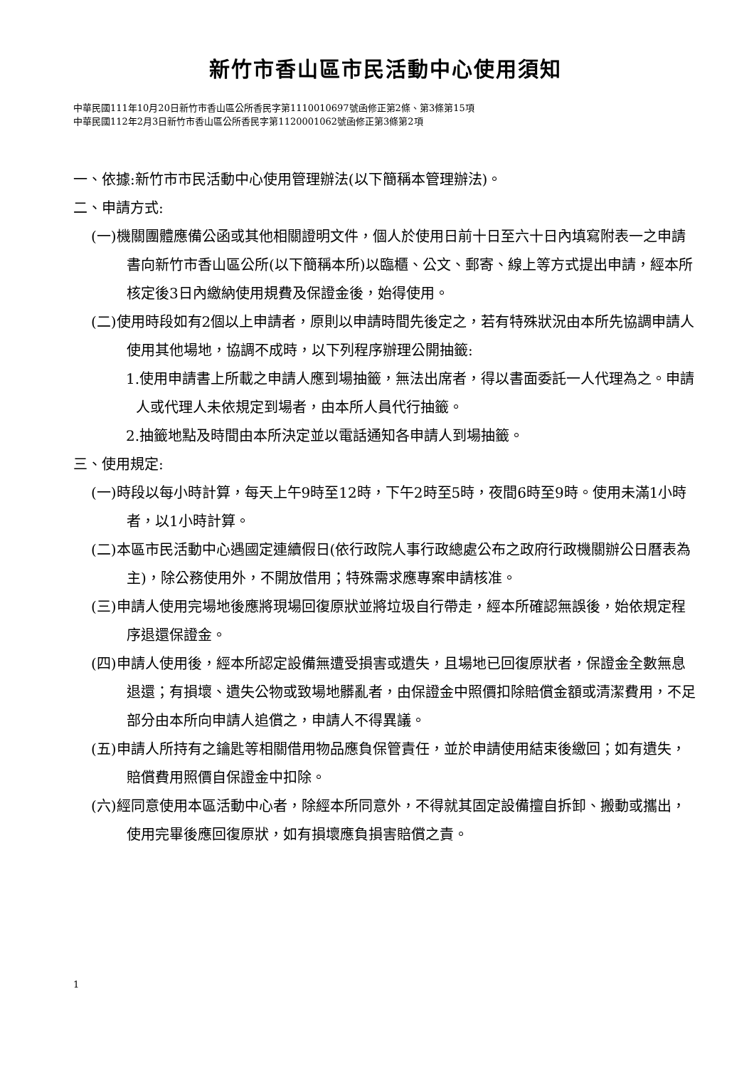新竹市香山區市民活動中心使用須知
中華民國111年10月20日新竹市香山區公所香民字第1110010697號函修正第2條、第3條第15項
中華民國112年2月3日新竹市香山區公所香民字第1120001062號函修正第3條第2項
一、依據:新竹市市民活動中心使用管理辦法(以下簡稱本管理辦法)。
二、申請方式:
(一)機關團體應備公函或其他相關證明文件，個人於使用日前十日至六十日內填寫附表一之申請書向新竹市香山區公所(以下簡稱本所)以臨櫃、公文、郵寄、線上等方式提出申請，經本所核定後3日內繳納使用規費及保證金後，始得使用。
(二)使用時段如有2個以上申請者，原則以申請時間先後定之，若有特殊狀況由本所先協調申請人使用其他場地，協調不成時，以下列程序辦理公開抽籤:
1.使用申請書上所載之申請人應到場抽籤，無法出席者，得以書面委託一人代理為之。申請人或代理人未依規定到場者，由本所人員代行抽籤。
2.抽籤地點及時間由本所決定並以電話通知各申請人到場抽籤。
三、使用規定:
(一)時段以每小時計算，每天上午9時至12時，下午2時至5時，夜間6時至9時。使用未滿1小時者，以1小時計算。
(二)本區市民活動中心遇國定連續假日(依行政院人事行政總處公布之政府行政機關辦公日曆表為主)，除公務使用外，不開放借用；特殊需求應專案申請核准。
(三)申請人使用完場地後應將現場回復原狀並將垃圾自行帶走，經本所確認無誤後，始依規定程序退還保證金。
(四)申請人使用後，經本所認定設備無遭受損害或遺失，且場地已回復原狀者，保證金全數無息退還；有損壞、遺失公物或致場地髒亂者，由保證金中照價扣除賠償金額或清潔費用，不足部分由本所向申請人追償之，申請人不得異議。
(五)申請人所持有之鑰匙等相關借用物品應負保管責任，並於申請使用結束後繳回；如有遺失，賠償費用照價自保證金中扣除。
(六)經同意使用本區活動中心者，除經本所同意外，不得就其固定設備擅自拆卸、搬動或攜出，使用完畢後應回復原狀，如有損壞應負損害賠償之責。
1